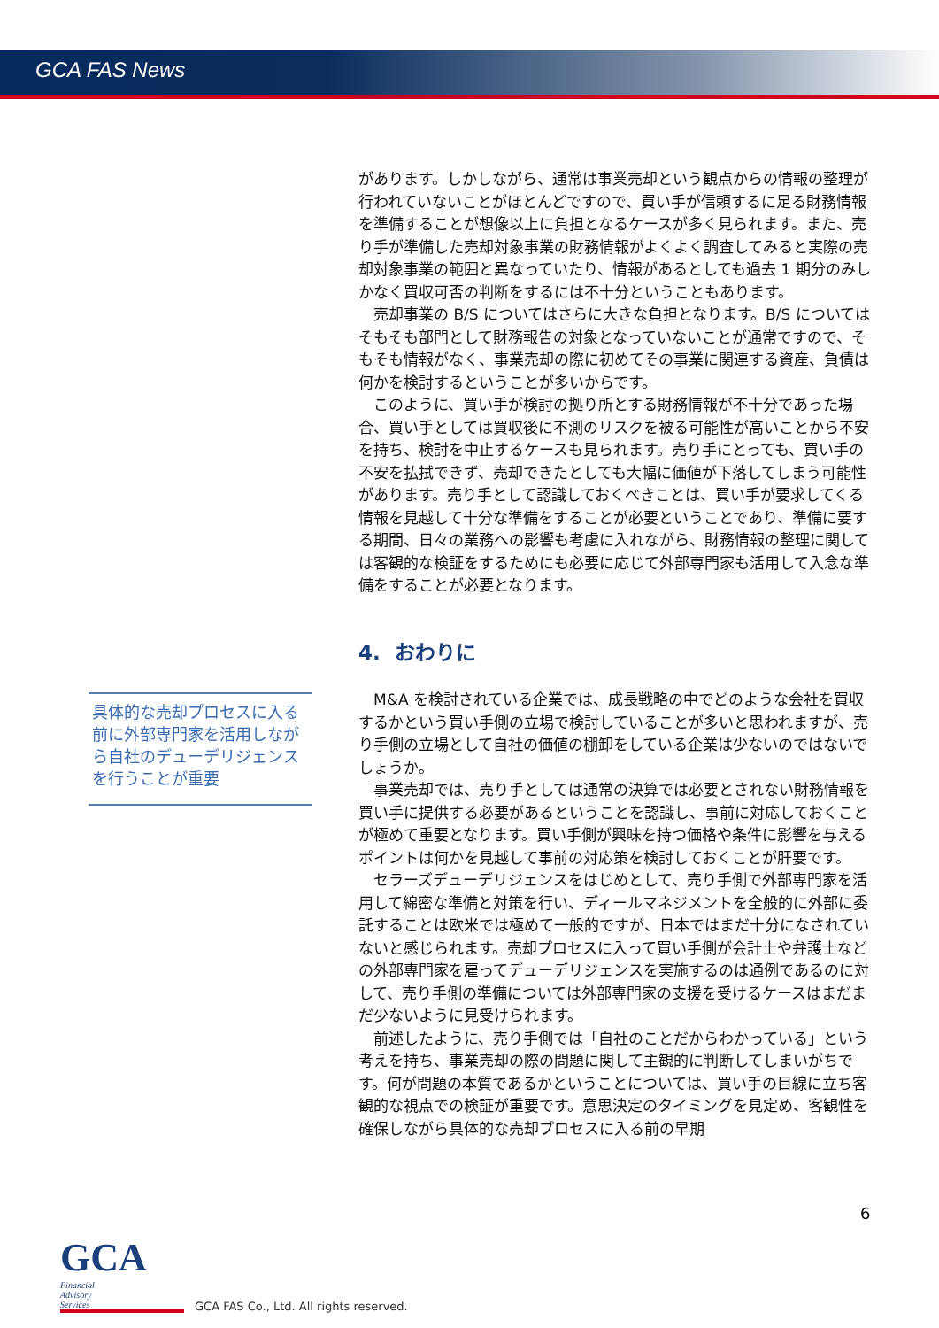GCA FAS News
があります。しかしながら、通常は事業売却という観点からの情報の整理が行われていないことがほとんどですので、買い手が信頼するに足る財務情報を準備することが想像以上に負担となるケースが多く見られます。また、売り手が準備した売却対象事業の財務情報がよくよく調査してみると実際の売却対象事業の範囲と異なっていたり、情報があるとしても過去 1 期分のみしかなく買収可否の判断をするには不十分ということもあります。
売却事業の B/S についてはさらに大きな負担となります。B/S についてはそもそも部門として財務報告の対象となっていないことが通常ですので、そもそも情報がなく、事業売却の際に初めてその事業に関連する資産、負債は何かを検討するということが多いからです。
このように、買い手が検討の拠り所とする財務情報が不十分であった場合、買い手としては買収後に不測のリスクを被る可能性が高いことから不安を持ち、検討を中止するケースも見られます。売り手にとっても、買い手の不安を払拭できず、売却できたとしても大幅に価値が下落してしまう可能性があります。売り手として認識しておくべきことは、買い手が要求してくる情報を見越して十分な準備をすることが必要ということであり、準備に要する期間、日々の業務への影響も考慮に入れながら、財務情報の整理に関しては客観的な検証をするためにも必要に応じて外部専門家も活用して入念な準備をすることが必要となります。
4. おわりに
M&A を検討されている企業では、成長戦略の中でどのような会社を買収するかという買い手側の立場で検討していることが多いと思われますが、売り手側の立場として自社の価値の棚卸をしている企業は少ないのではないでしょうか。
事業売却では、売り手としては通常の決算では必要とされない財務情報を買い手に提供する必要があるということを認識し、事前に対応しておくことが極めて重要となります。買い手側が興味を持つ価格や条件に影響を与えるポイントは何かを見越して事前の対応策を検討しておくことが肝要です。
セラーズデューデリジェンスをはじめとして、売り手側で外部専門家を活用して綿密な準備と対策を行い、ディールマネジメントを全般的に外部に委託することは欧米では極めて一般的ですが、日本ではまだ十分になされていないと感じられます。売却プロセスに入って買い手側が会計士や弁護士などの外部専門家を雇ってデューデリジェンスを実施するのは通例であるのに対して、売り手側の準備については外部専門家の支援を受けるケースはまだまだ少ないように見受けられます。
前述したように、売り手側では「自社のことだからわかっている」という考えを持ち、事業売却の際の問題に関して主観的に判断してしまいがちです。何が問題の本質であるかということについては、買い手の目線に立ち客観的な視点での検証が重要です。意思決定のタイミングを見定め、客観性を確保しながら具体的な売却プロセスに入る前の早期
具体的な売却プロセスに入る前に外部専門家を活用しながら自社のデューデリジェンスを行うことが重要
6
GCA Financial
Advisory
Services
GCA FAS Co., Ltd. All rights reserved.